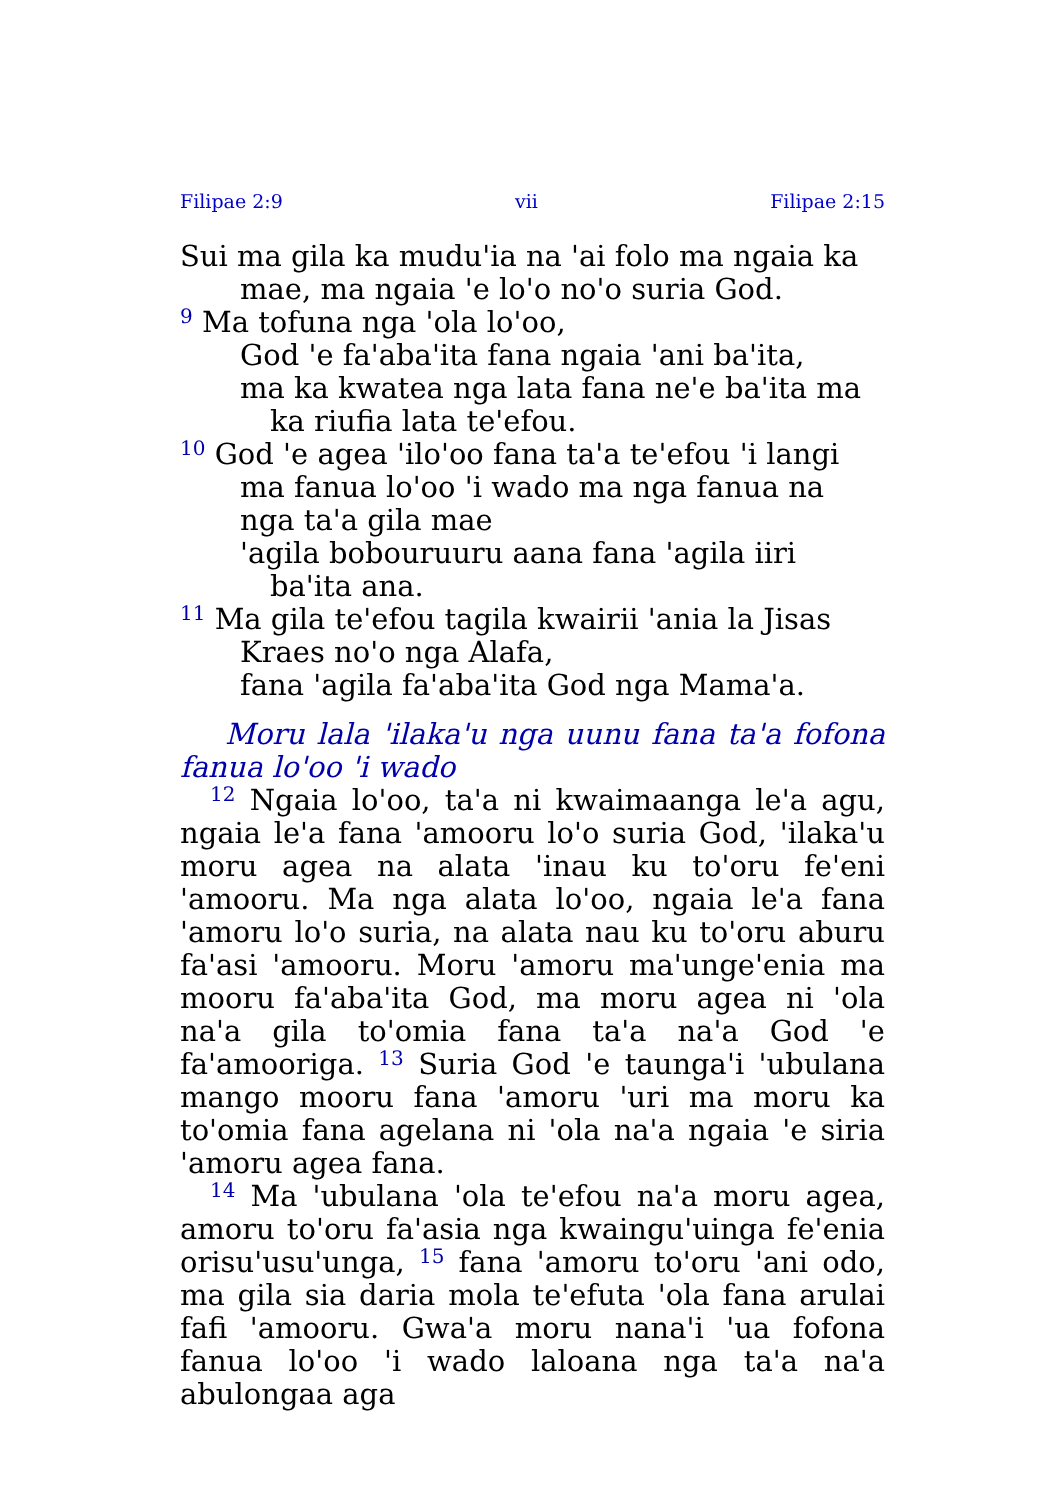Filipae 2:9 vii Filipae 2:15
Sui ma gila ka mudu'ia na 'ai folo ma ngaia ka mae, ma ngaia 'e lo'o no'o suria God.
<sup>9</sup> Ma tofuna nga 'ola lo'oo,
God 'e fa'aba'ita fana ngaia 'ani ba'ita,
ma ka kwatea nga lata fana ne'e ba'ita ma ka riufia lata te'efou.
<sup>10</sup> God 'e agea 'ilo'oo fana ta'a te'efou 'i langi ma fanua lo'oo 'i wado ma nga fanua na nga ta'a gila mae
'agila bobouruuru aana fana 'agila iiri ba'ita ana.
<sup>11</sup> Ma gila te'efou tagila kwairii 'ania la Jisas Kraes no'o nga Alafa,
fana 'agila fa'aba'ita God nga Mama'a.
Moru lala 'ilaka'u nga uunu fana ta'a fofona fanua lo'oo 'i wado
<sup>12</sup> Ngaia lo'oo, ta'a ni kwaimaanga le'a agu, ngaia le'a fana 'amooru lo'o suria God, 'ilaka'u moru agea na alata 'inau ku to'oru fe'eni 'amooru. Ma nga alata lo'oo, ngaia le'a fana 'amoru lo'o suria, na alata nau ku to'oru aburu fa'asi 'amooru. Moru 'amoru ma'unge'enia ma mooru fa'aba'ita God, ma moru agea ni 'ola na'a gila to'omia fana ta'a na'a God 'e fa'amooriga. <sup>13</sup> Suria God 'e taunga'i 'ubulana mango mooru fana 'amoru 'uri ma moru ka to'omia fana agelana ni 'ola na'a ngaia 'e siria 'amoru agea fana.
<sup>14</sup> Ma 'ubulana 'ola te'efou na'a moru agea, amoru to'oru fa'asia nga kwaingu'uinga fe'enia orisu'usu'unga, <sup>15</sup> fana 'amoru to'oru 'ani odo, ma gila sia daria mola te'efuta 'ola fana arulai fafi 'amooru. Gwa'a moru nana'i 'ua fofona fanua lo'oo 'i wado laloana nga ta'a na'a abulongaa aga